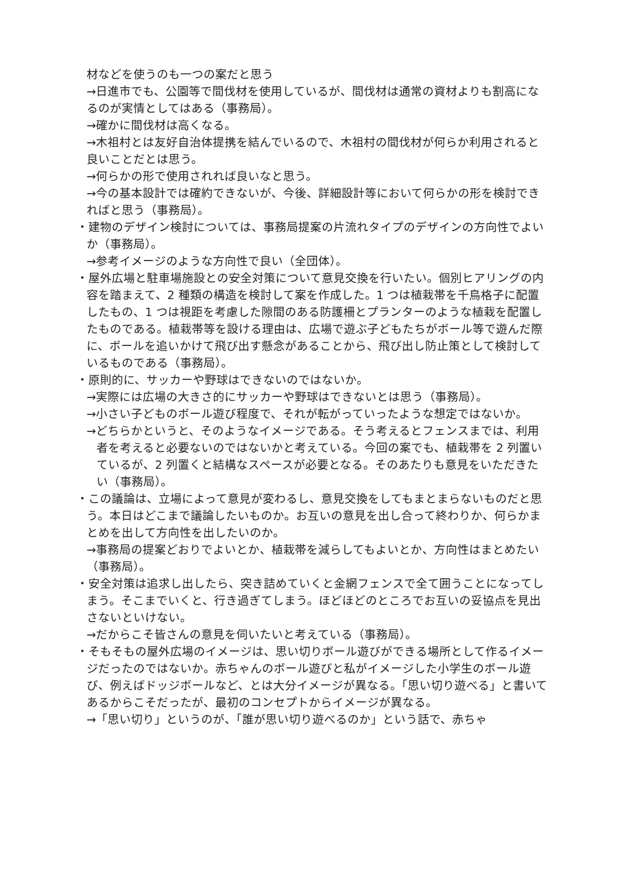材などを使うのも一つの案だと思う
→日進市でも、公園等で間伐材を使用しているが、間伐材は通常の資材よりも割高になるのが実情としてはある（事務局）。
→確かに間伐材は高くなる。
→木祖村とは友好自治体提携を結んでいるので、木祖村の間伐材が何らか利用されると良いことだとは思う。
→何らかの形で使用されれば良いなと思う。
→今の基本設計では確約できないが、今後、詳細設計等において何らかの形を検討できればと思う（事務局）。
・建物のデザイン検討については、事務局提案の片流れタイプのデザインの方向性でよいか（事務局）。
→参考イメージのような方向性で良い（全団体）。
・屋外広場と駐車場施設との安全対策について意見交換を行いたい。個別ヒアリングの内容を踏まえて、2 種類の構造を検討して案を作成した。1 つは植栽帯を千鳥格子に配置したもの、1 つは視距を考慮した隙間のある防護柵とプランターのような植栽を配置したものである。植栽帯等を設ける理由は、広場で遊ぶ子どもたちがボール等で遊んだ際に、ボールを追いかけて飛び出す懸念があることから、飛び出し防止策として検討しているものである（事務局）。
・原則的に、サッカーや野球はできないのではないか。
→実際には広場の大きさ的にサッカーや野球はできないとは思う（事務局）。
→小さい子どものボール遊び程度で、それが転がっていったような想定ではないか。
→どちらかというと、そのようなイメージである。そう考えるとフェンスまでは、利用者を考えると必要ないのではないかと考えている。今回の案でも、植栽帯を 2 列置いているが、2 列置くと結構なスペースが必要となる。そのあたりも意見をいただきたい（事務局）。
・この議論は、立場によって意見が変わるし、意見交換をしてもまとまらないものだと思う。本日はどこまで議論したいものか。お互いの意見を出し合って終わりか、何らかまとめを出して方向性を出したいのか。
→事務局の提案どおりでよいとか、植栽帯を減らしてもよいとか、方向性はまとめたい（事務局）。
・安全対策は追求し出したら、突き詰めていくと金網フェンスで全て囲うことになってしまう。そこまでいくと、行き過ぎてしまう。ほどほどのところでお互いの妥協点を見出さないといけない。
→だからこそ皆さんの意見を伺いたいと考えている（事務局）。
・そもそもの屋外広場のイメージは、思い切りボール遊びができる場所として作るイメージだったのではないか。赤ちゃんのボール遊びと私がイメージした小学生のボール遊び、例えばドッジボールなど、とは大分イメージが異なる。「思い切り遊べる」と書いてあるからこそだったが、最初のコンセプトからイメージが異なる。
→「思い切り」というのが、「誰が思い切り遊べるのか」という話で、赤ちゃ